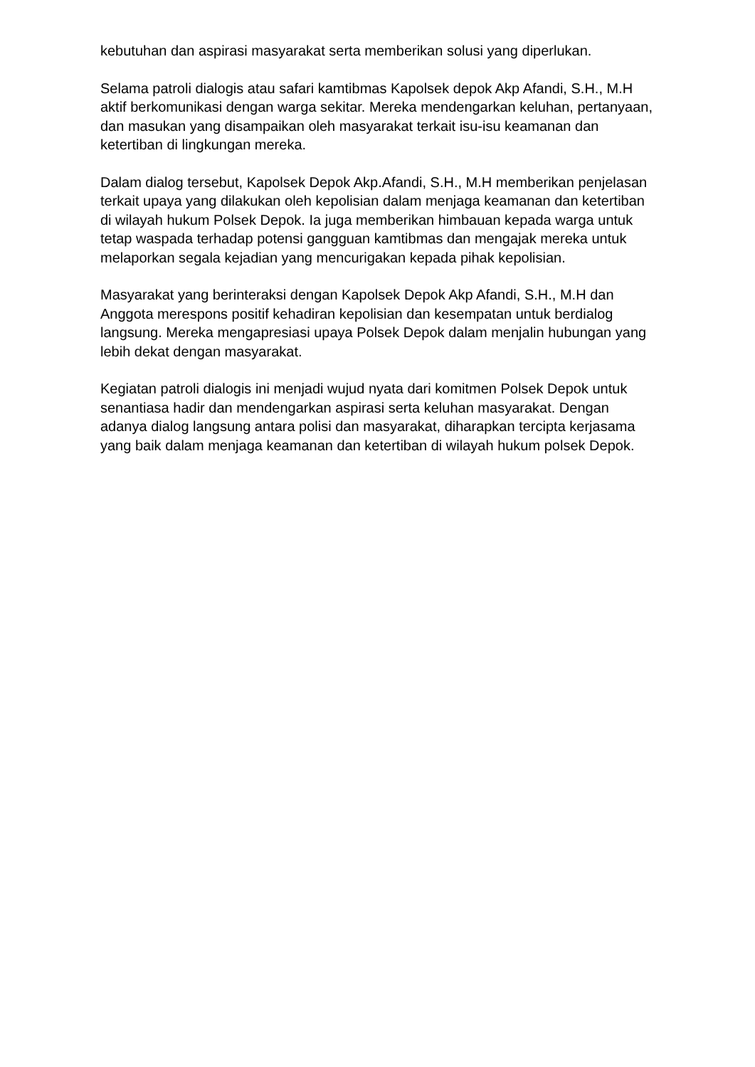kebutuhan dan aspirasi masyarakat serta memberikan solusi yang diperlukan.
Selama patroli dialogis atau safari kamtibmas Kapolsek depok Akp Afandi, S.H., M.H aktif berkomunikasi dengan warga sekitar. Mereka mendengarkan keluhan, pertanyaan, dan masukan yang disampaikan oleh masyarakat terkait isu-isu keamanan dan ketertiban di lingkungan mereka.
Dalam dialog tersebut, Kapolsek Depok Akp.Afandi, S.H., M.H memberikan penjelasan terkait upaya yang dilakukan oleh kepolisian dalam menjaga keamanan dan ketertiban di wilayah hukum Polsek Depok. Ia juga memberikan himbauan kepada warga untuk tetap waspada terhadap potensi gangguan kamtibmas dan mengajak mereka untuk melaporkan segala kejadian yang mencurigakan kepada pihak kepolisian.
Masyarakat yang berinteraksi dengan Kapolsek Depok Akp Afandi, S.H., M.H dan Anggota merespons positif kehadiran kepolisian dan kesempatan untuk berdialog langsung. Mereka mengapresiasi upaya Polsek Depok dalam menjalin hubungan yang lebih dekat dengan masyarakat.
Kegiatan patroli dialogis ini menjadi wujud nyata dari komitmen Polsek Depok untuk senantiasa hadir dan mendengarkan aspirasi serta keluhan masyarakat. Dengan adanya dialog langsung antara polisi dan masyarakat, diharapkan tercipta kerjasama yang baik dalam menjaga keamanan dan ketertiban di wilayah hukum polsek Depok.